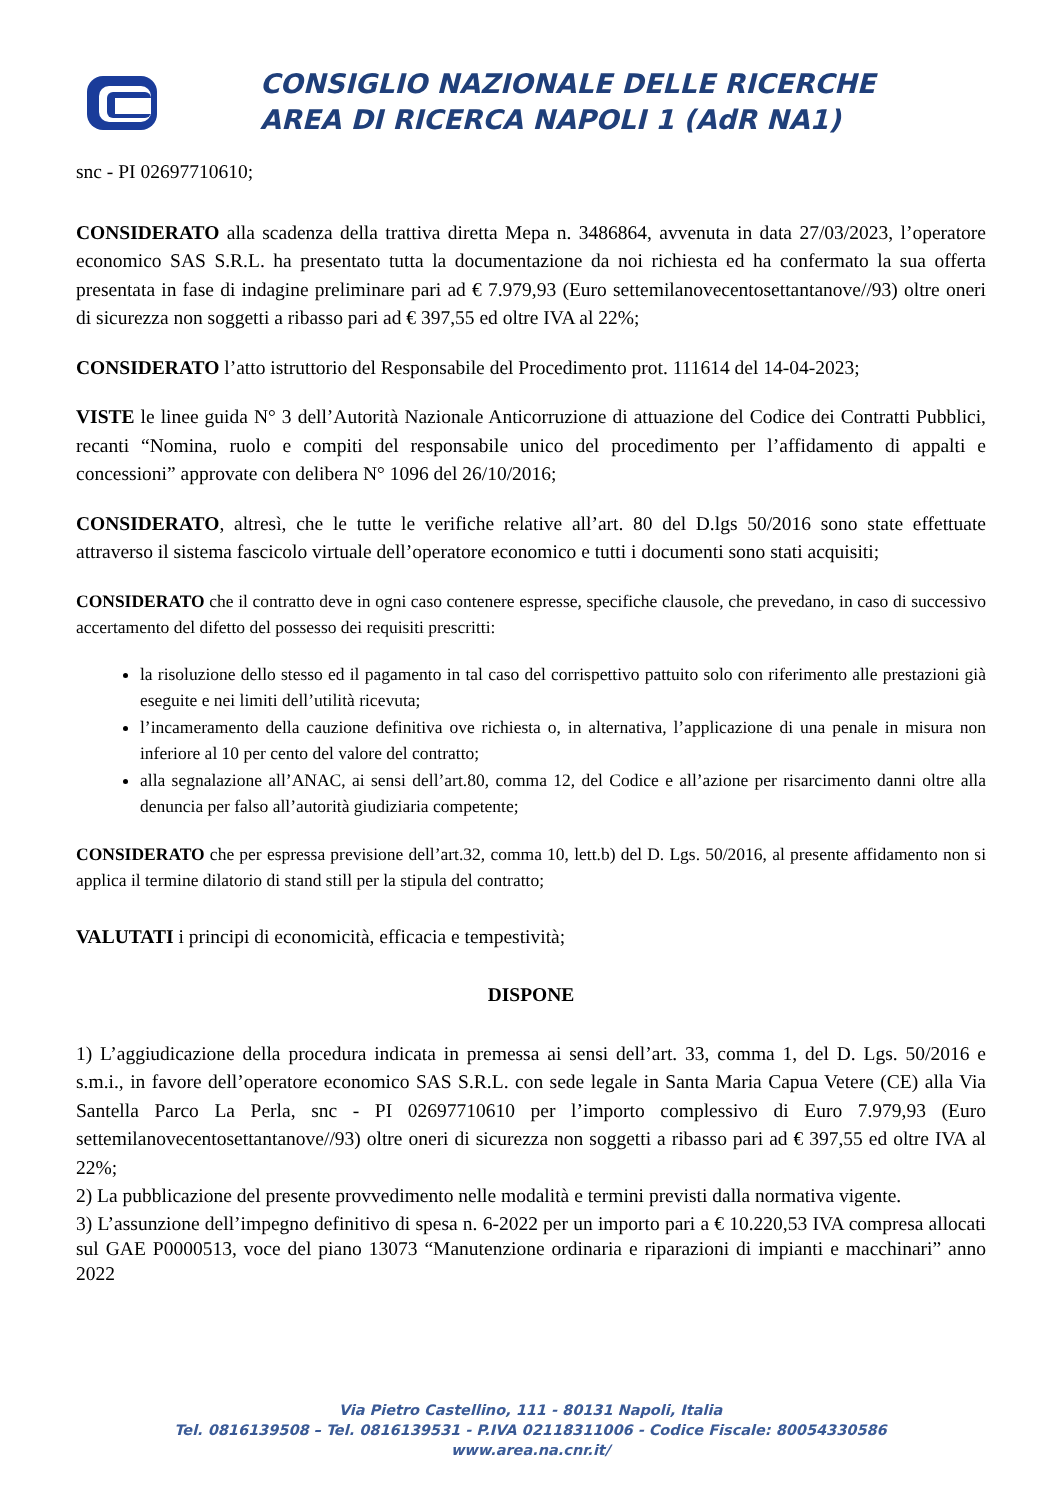CONSIGLIO NAZIONALE DELLE RICERCHE
AREA DI RICERCA NAPOLI 1 (AdR NA1)
snc - PI 02697710610;
CONSIDERATO alla scadenza della trattiva diretta Mepa n. 3486864, avvenuta in data 27/03/2023, l’operatore economico SAS S.R.L. ha presentato tutta la documentazione da noi richiesta ed ha confermato la sua offerta presentata in fase di indagine preliminare pari ad € 7.979,93 (Euro settemilanovecentosettantanove//93) oltre oneri di sicurezza non soggetti a ribasso pari ad € 397,55 ed oltre IVA al 22%;
CONSIDERATO l’atto istruttorio del Responsabile del Procedimento prot. 111614 del 14-04-2023;
VISTE le linee guida N° 3 dell’Autorità Nazionale Anticorruzione di attuazione del Codice dei Contratti Pubblici, recanti “Nomina, ruolo e compiti del responsabile unico del procedimento per l’affidamento di appalti e concessioni” approvate con delibera N° 1096 del 26/10/2016;
CONSIDERATO, altresì, che le tutte le verifiche relative all’art. 80 del D.lgs 50/2016 sono state effettuate attraverso il sistema fascicolo virtuale dell’operatore economico e tutti i documenti sono stati acquisiti;
CONSIDERATO che il contratto deve in ogni caso contenere espresse, specifiche clausole, che prevedano, in caso di successivo accertamento del difetto del possesso dei requisiti prescritti:
la risoluzione dello stesso ed il pagamento in tal caso del corrispettivo pattuito solo con riferimento alle prestazioni già eseguite e nei limiti dell’utilità ricevuta;
l’incameramento della cauzione definitiva ove richiesta o, in alternativa, l’applicazione di una penale in misura non inferiore al 10 per cento del valore del contratto;
alla segnalazione all’ANAC, ai sensi dell’art.80, comma 12, del Codice e all’azione per risarcimento danni oltre alla denuncia per falso all’autorità giudiziaria competente;
CONSIDERATO che per espressa previsione dell’art.32, comma 10, lett.b) del D. Lgs. 50/2016, al presente affidamento non si applica il termine dilatorio di stand still per la stipula del contratto;
VALUTATI i principi di economicità, efficacia e tempestività;
DISPONE
1) L’aggiudicazione della procedura indicata in premessa ai sensi dell’art. 33, comma 1, del D. Lgs. 50/2016 e s.m.i., in favore dell’operatore economico SAS S.R.L. con sede legale in Santa Maria Capua Vetere (CE) alla Via Santella Parco La Perla, snc - PI 02697710610 per l’importo complessivo di Euro 7.979,93 (Euro settemilanovecentosettantanove//93) oltre oneri di sicurezza non soggetti a ribasso pari ad € 397,55 ed oltre IVA al 22%;
2) La pubblicazione del presente provvedimento nelle modalità e termini previsti dalla normativa vigente.
3) L’assunzione dell’impegno definitivo di spesa n. 6-2022 per un importo pari a € 10.220,53 IVA compresa allocati sul GAE P0000513, voce del piano 13073 “Manutenzione ordinaria e riparazioni di impianti e macchinari” anno 2022
Via Pietro Castellino, 111 - 80131 Napoli, Italia
Tel. 0816139508 – Tel. 0816139531 - P.IVA 02118311006 - Codice Fiscale: 80054330586
www.area.na.cnr.it/